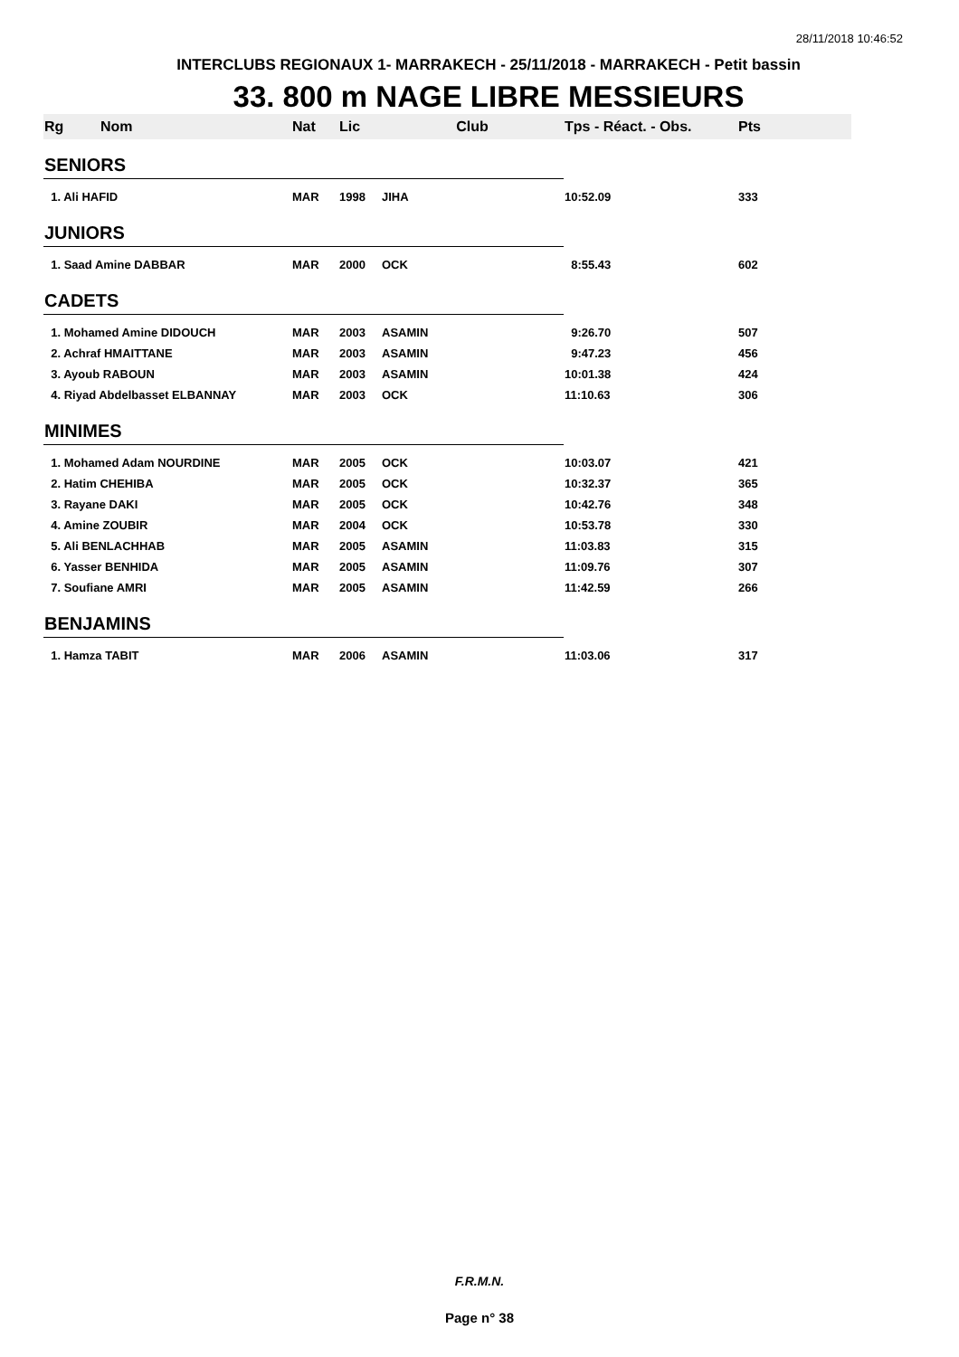28/11/2018 10:46:52
INTERCLUBS REGIONAUX 1- MARRAKECH - 25/11/2018 - MARRAKECH - Petit bassin
33. 800 m NAGE LIBRE MESSIEURS
| Rg | Nom | Nat | Lic | Club | Tps - Réact. - Obs. | Pts |
| --- | --- | --- | --- | --- | --- | --- |
| SENIORS | | | | | | |
| 1. Ali HAFID | | MAR | 1998 | JIHA | 10:52.09 | 333 |
| JUNIORS | | | | | | |
| 1. Saad Amine DABBAR | | MAR | 2000 | OCK | 8:55.43 | 602 |
| CADETS | | | | | | |
| 1. Mohamed Amine DIDOUCH | | MAR | 2003 | ASAMIN | 9:26.70 | 507 |
| 2. Achraf HMAITTANE | | MAR | 2003 | ASAMIN | 9:47.23 | 456 |
| 3. Ayoub RABOUN | | MAR | 2003 | ASAMIN | 10:01.38 | 424 |
| 4. Riyad Abdelbasset ELBANNAY | | MAR | 2003 | OCK | 11:10.63 | 306 |
| MINIMES | | | | | | |
| 1. Mohamed Adam NOURDINE | | MAR | 2005 | OCK | 10:03.07 | 421 |
| 2. Hatim CHEHIBA | | MAR | 2005 | OCK | 10:32.37 | 365 |
| 3. Rayane DAKI | | MAR | 2005 | OCK | 10:42.76 | 348 |
| 4. Amine ZOUBIR | | MAR | 2004 | OCK | 10:53.78 | 330 |
| 5. Ali BENLACHHAB | | MAR | 2005 | ASAMIN | 11:03.83 | 315 |
| 6. Yasser BENHIDA | | MAR | 2005 | ASAMIN | 11:09.76 | 307 |
| 7. Soufiane AMRI | | MAR | 2005 | ASAMIN | 11:42.59 | 266 |
| BENJAMINS | | | | | | |
| 1. Hamza TABIT | | MAR | 2006 | ASAMIN | 11:03.06 | 317 |
F.R.M.N.
Page n° 38